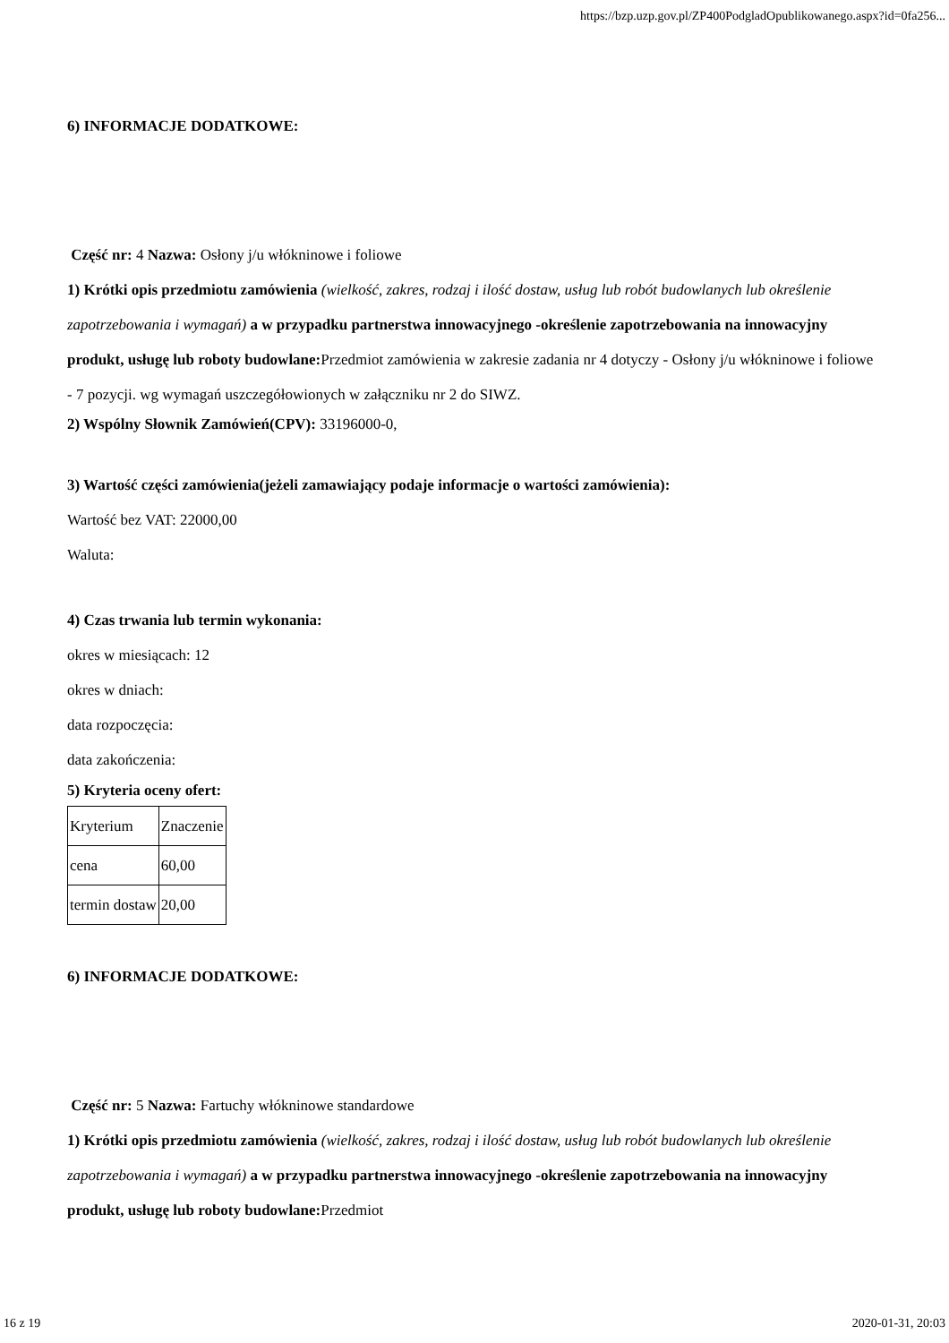https://bzp.uzp.gov.pl/ZP400PodgladOpublikowanego.aspx?id=0fa256...
6) INFORMACJE DODATKOWE:
Część nr: 4 Nazwa: Osłony j/u włókninowe i foliowe
1) Krótki opis przedmiotu zamówienia (wielkość, zakres, rodzaj i ilość dostaw, usług lub robót budowlanych lub określenie zapotrzebowania i wymagań) a w przypadku partnerstwa innowacyjnego -określenie zapotrzebowania na innowacyjny produkt, usługę lub roboty budowlane: Przedmiot zamówienia w zakresie zadania nr 4 dotyczy - Osłony j/u włókninowe i foliowe - 7 pozycji. wg wymagań uszczegółowionych w załączniku nr 2 do SIWZ.
2) Wspólny Słownik Zamówień(CPV): 33196000-0,
3) Wartość części zamówienia(jeżeli zamawiający podaje informacje o wartości zamówienia):
Wartość bez VAT: 22000,00
Waluta:
4) Czas trwania lub termin wykonania:
okres w miesiącach: 12
okres w dniach:
data rozpoczęcia:
data zakończenia:
5) Kryteria oceny ofert:
| Kryterium | Znaczenie |
| cena | 60,00 |
| termin dostaw | 20,00 |
6) INFORMACJE DODATKOWE:
Część nr: 5 Nazwa: Fartuchy włókninowe standardowe
1) Krótki opis przedmiotu zamówienia (wielkość, zakres, rodzaj i ilość dostaw, usług lub robót budowlanych lub określenie zapotrzebowania i wymagań) a w przypadku partnerstwa innowacyjnego -określenie zapotrzebowania na innowacyjny produkt, usługę lub roboty budowlane: Przedmiot
16 z 19 2020-01-31, 20:03